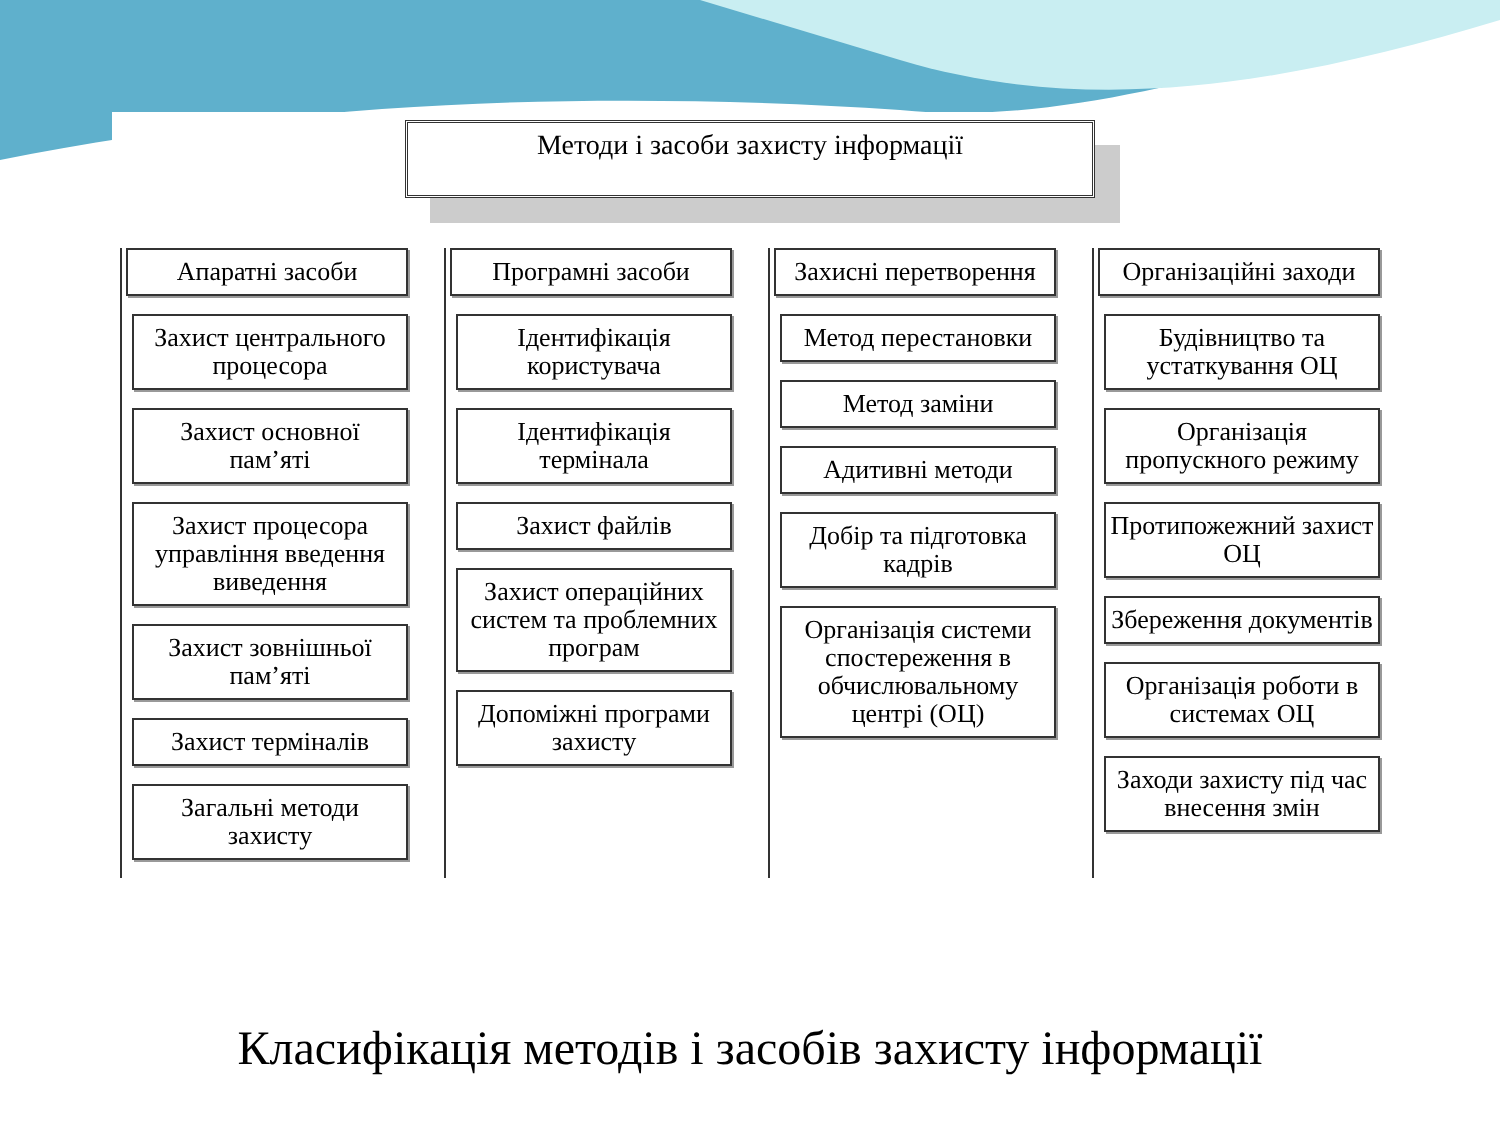Методи і засоби захисту інформації
Апаратні засоби
Захист центрального процесора
Захист основної пам’яті
Захист процесора управління введення виведення
Захист зовнішньої пам’яті
Захист терміналів
Загальні методи захисту
Програмні засоби
Ідентифікація користувача
Ідентифікація термінала
Захист файлів
Захист операційних систем та проблемних програм
Допоміжні програми захисту
Захисні перетворення
Метод перестановки
Метод заміни
Адитивні методи
Добір та підготовка кадрів
Організація системи спостереження в обчислювальному центрі (ОЦ)
Організаційні заходи
Будівництво та устаткування ОЦ
Організація пропускного режиму
Протипожежний захист ОЦ
Збереження документів
Організація роботи в системах ОЦ
Заходи захисту під час внесення змін
Класифікація методів і засобів захисту інформації